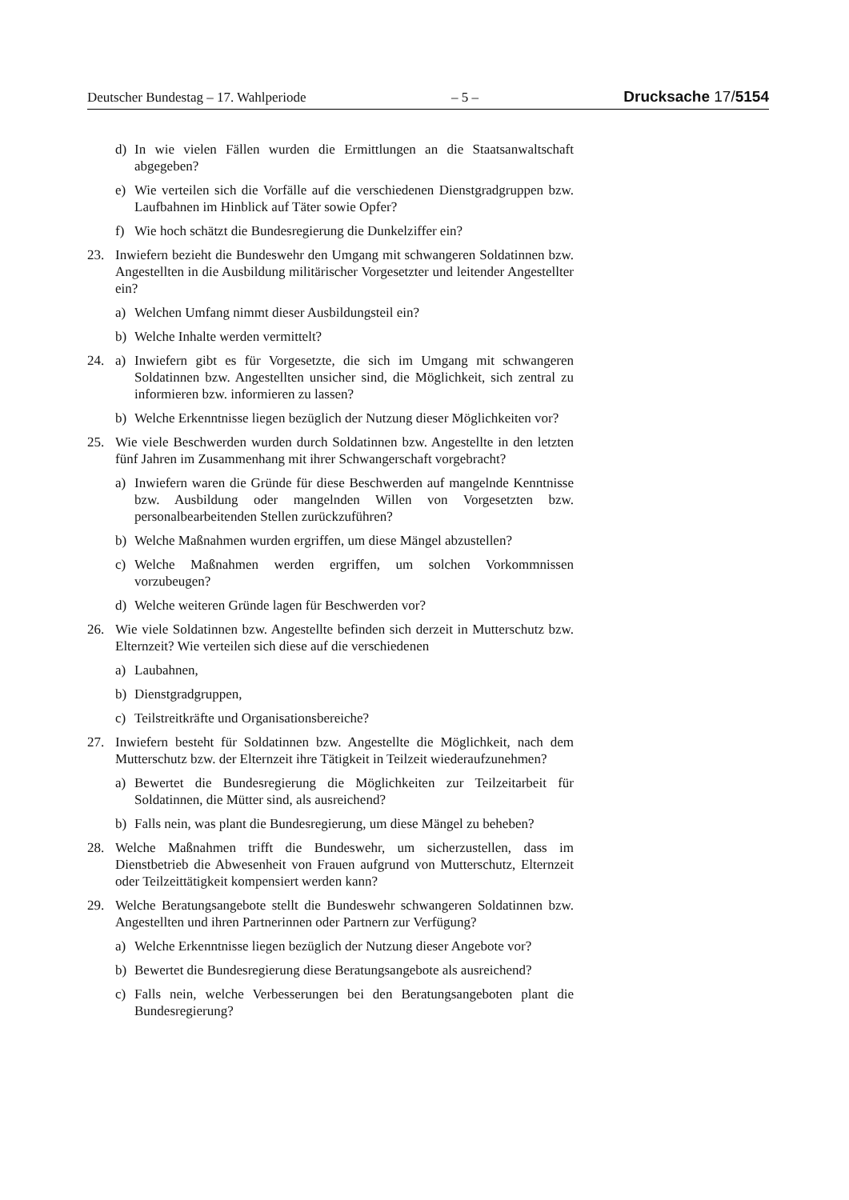Deutscher Bundestag – 17. Wahlperiode – 5 – Drucksache 17/5154
d) In wie vielen Fällen wurden die Ermittlungen an die Staatsanwaltschaft abgegeben?
e) Wie verteilen sich die Vorfälle auf die verschiedenen Dienstgradgruppen bzw. Laufbahnen im Hinblick auf Täter sowie Opfer?
f) Wie hoch schätzt die Bundesregierung die Dunkelziffer ein?
23. Inwiefern bezieht die Bundeswehr den Umgang mit schwangeren Soldatinnen bzw. Angestellten in die Ausbildung militärischer Vorgesetzter und leitender Angestellter ein?
a) Welchen Umfang nimmt dieser Ausbildungsteil ein?
b) Welche Inhalte werden vermittelt?
24. a) Inwiefern gibt es für Vorgesetzte, die sich im Umgang mit schwangeren Soldatinnen bzw. Angestellten unsicher sind, die Möglichkeit, sich zentral zu informieren bzw. informieren zu lassen?
b) Welche Erkenntnisse liegen bezüglich der Nutzung dieser Möglichkeiten vor?
25. Wie viele Beschwerden wurden durch Soldatinnen bzw. Angestellte in den letzten fünf Jahren im Zusammenhang mit ihrer Schwangerschaft vorgebracht?
a) Inwiefern waren die Gründe für diese Beschwerden auf mangelnde Kenntnisse bzw. Ausbildung oder mangelnden Willen von Vorgesetzten bzw. personalbearbeitenden Stellen zurückzuführen?
b) Welche Maßnahmen wurden ergriffen, um diese Mängel abzustellen?
c) Welche Maßnahmen werden ergriffen, um solchen Vorkommnissen vorzubeugen?
d) Welche weiteren Gründe lagen für Beschwerden vor?
26. Wie viele Soldatinnen bzw. Angestellte befinden sich derzeit in Mutterschutz bzw. Elternzeit? Wie verteilen sich diese auf die verschiedenen
a) Laubahnen,
b) Dienstgradgruppen,
c) Teilstreitkräfte und Organisationsbereiche?
27. Inwiefern besteht für Soldatinnen bzw. Angestellte die Möglichkeit, nach dem Mutterschutz bzw. der Elternzeit ihre Tätigkeit in Teilzeit wiederaufzunehmen?
a) Bewertet die Bundesregierung die Möglichkeiten zur Teilzeitarbeit für Soldatinnen, die Mütter sind, als ausreichend?
b) Falls nein, was plant die Bundesregierung, um diese Mängel zu beheben?
28. Welche Maßnahmen trifft die Bundeswehr, um sicherzustellen, dass im Dienstbetrieb die Abwesenheit von Frauen aufgrund von Mutterschutz, Elternzeit oder Teilzeittätigkeit kompensiert werden kann?
29. Welche Beratungsangebote stellt die Bundeswehr schwangeren Soldatinnen bzw. Angestellten und ihren Partnerinnen oder Partnern zur Verfügung?
a) Welche Erkenntnisse liegen bezüglich der Nutzung dieser Angebote vor?
b) Bewertet die Bundesregierung diese Beratungsangebote als ausreichend?
c) Falls nein, welche Verbesserungen bei den Beratungsangeboten plant die Bundesregierung?